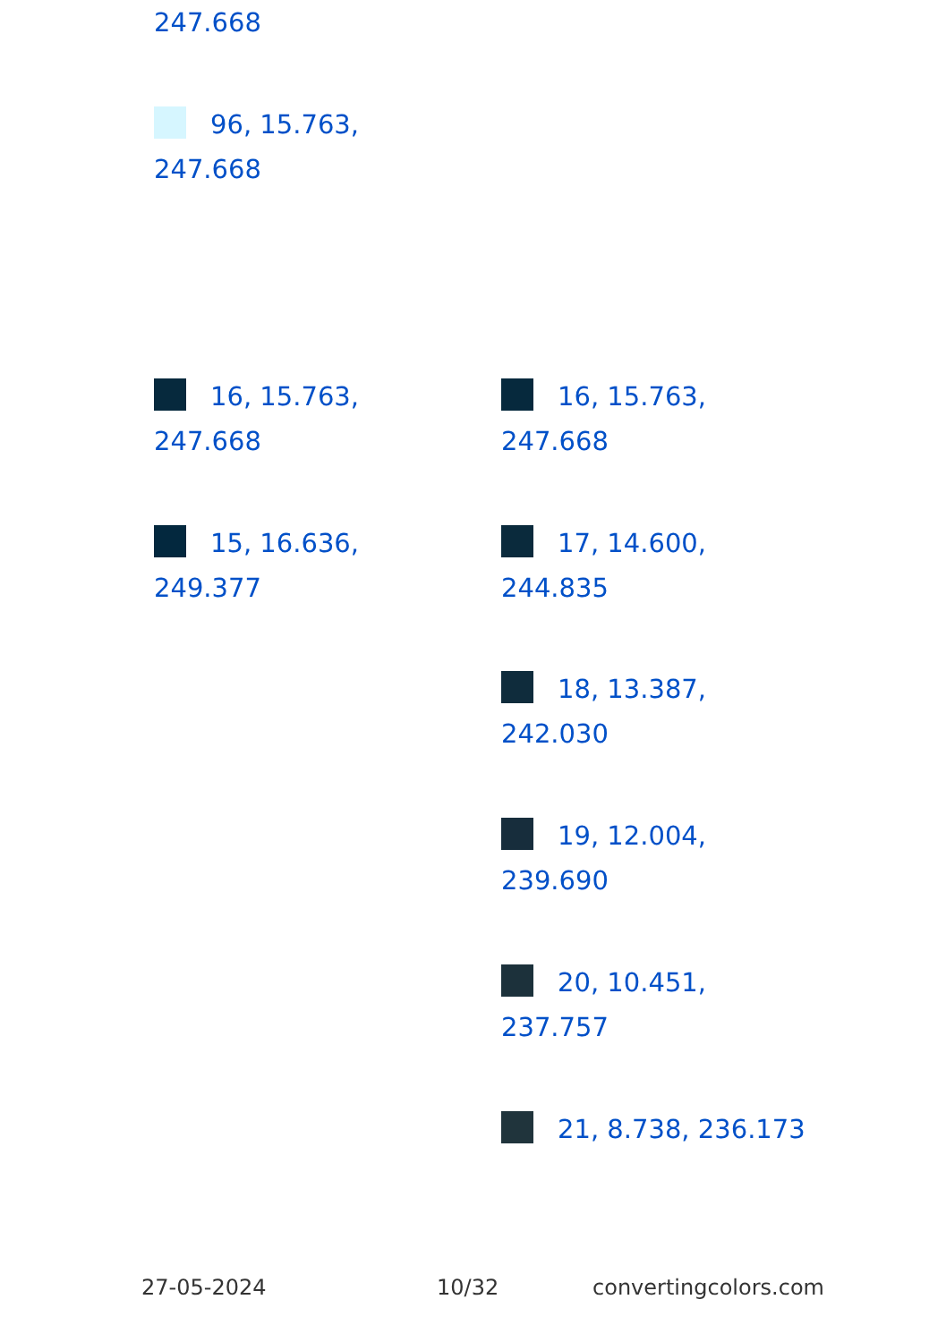247.668
96, 15.763, 247.668
16, 15.763, 247.668
16, 15.763, 247.668
15, 16.636, 249.377
17, 14.600, 244.835
18, 13.387, 242.030
19, 12.004, 239.690
20, 10.451, 237.757
21, 8.738, 236.173
27-05-2024 10/32 convertingcolors.com